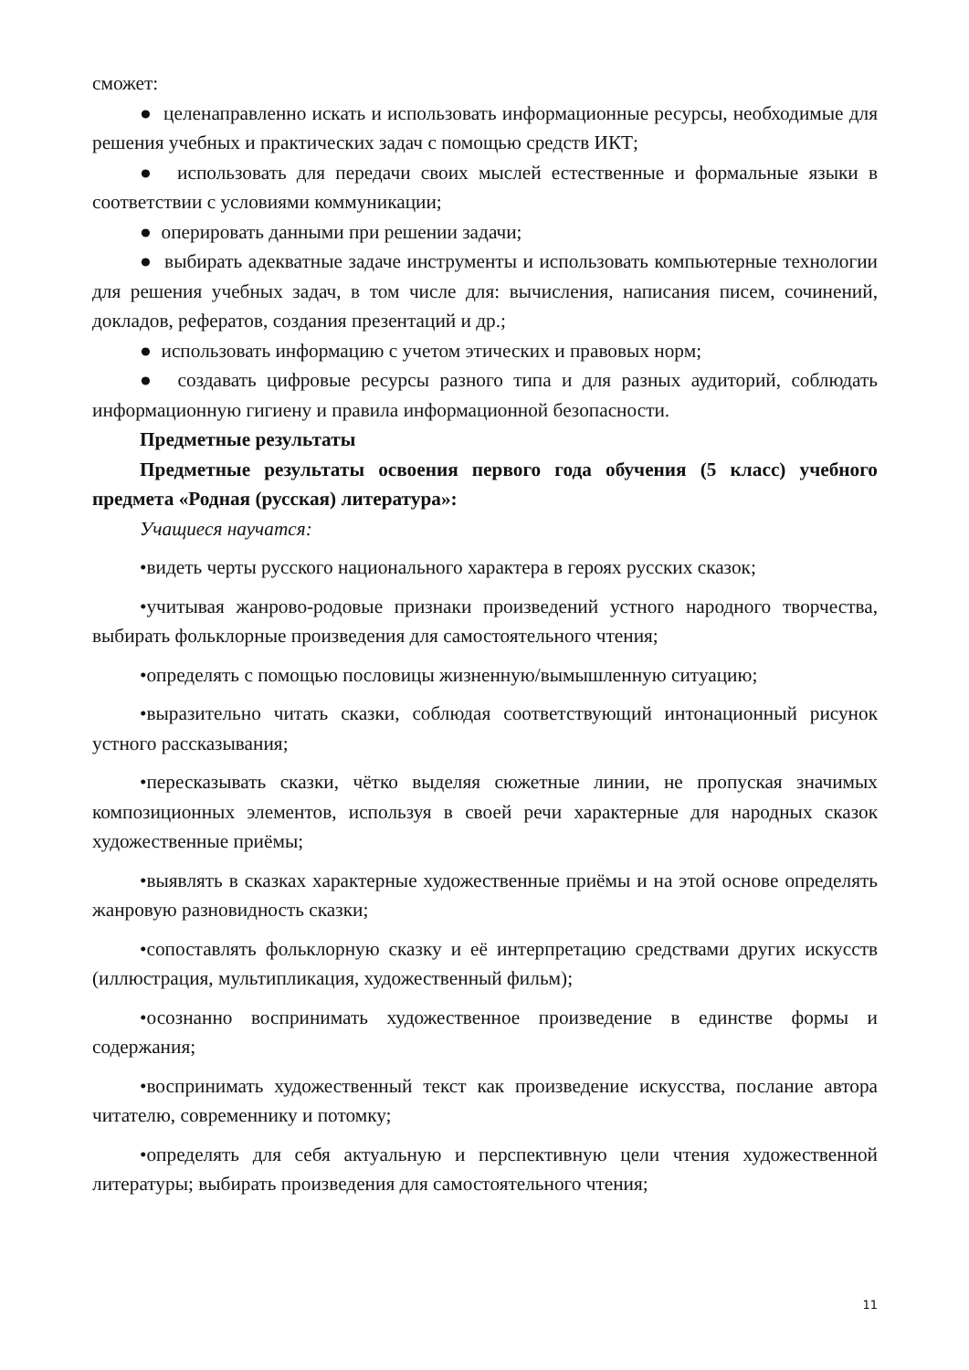сможет:
● целенаправленно искать и использовать информационные ресурсы, необходимые для решения учебных и практических задач с помощью средств ИКТ;
● использовать для передачи своих мыслей естественные и формальные языки в соответствии с условиями коммуникации;
● оперировать данными при решении задачи;
● выбирать адекватные задаче инструменты и использовать компьютерные технологии для решения учебных задач, в том числе для: вычисления, написания писем, сочинений, докладов, рефератов, создания презентаций и др.;
● использовать информацию с учетом этических и правовых норм;
● создавать цифровые ресурсы разного типа и для разных аудиторий, соблюдать информационную гигиену и правила информационной безопасности.
Предметные результаты
Предметные результаты освоения первого года обучения (5 класс) учебного предмета «Родная (русская) литература»:
Учащиеся научатся:
•видеть черты русского национального характера в героях русских сказок;
•учитывая жанрово-родовые признаки произведений устного народного творчества, выбирать фольклорные произведения для самостоятельного чтения;
•определять с помощью пословицы жизненную/вымышленную ситуацию;
•выразительно читать сказки, соблюдая соответствующий интонационный рисунок устного рассказывания;
•пересказывать сказки, чётко выделяя сюжетные линии, не пропуская значимых композиционных элементов, используя в своей речи характерные для народных сказок художественные приёмы;
•выявлять в сказках характерные художественные приёмы и на этой основе определять жанровую разновидность сказки;
•сопоставлять фольклорную сказку и её интерпретацию средствами других искусств (иллюстрация, мультипликация, художественный фильм);
•осознанно воспринимать художественное произведение в единстве формы и содержания;
•воспринимать художественный текст как произведение искусства, послание автора читателю, современнику и потомку;
•определять для себя актуальную и перспективную цели чтения художественной литературы; выбирать произведения для самостоятельного чтения;
11